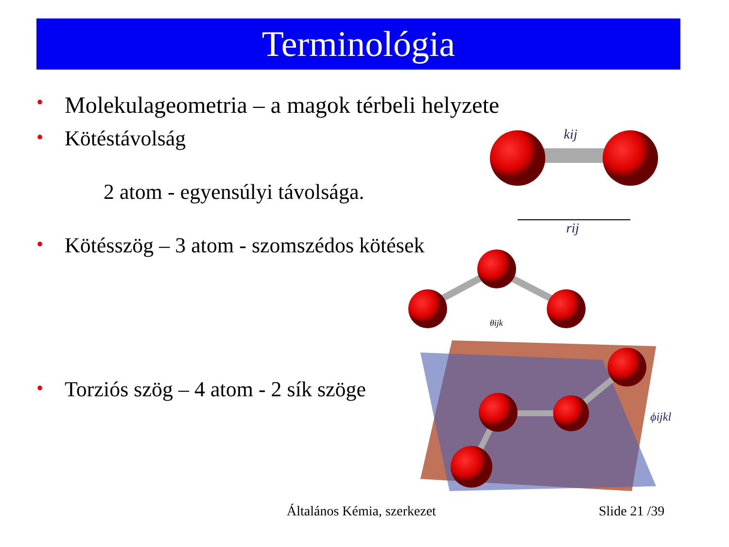Terminológia
• Molekulageometria – a magok térbeli helyzete
• Kötéstávolság
2 atom - egyensúlyi távolsága.
• Kötésszög – 3 atom - szomszédos kötések
• Torziós szög – 4 atom - 2 sík szöge
kij
rij
θijk
ϕijkl
Általános Kémia, szerkezet Slide 21 /39